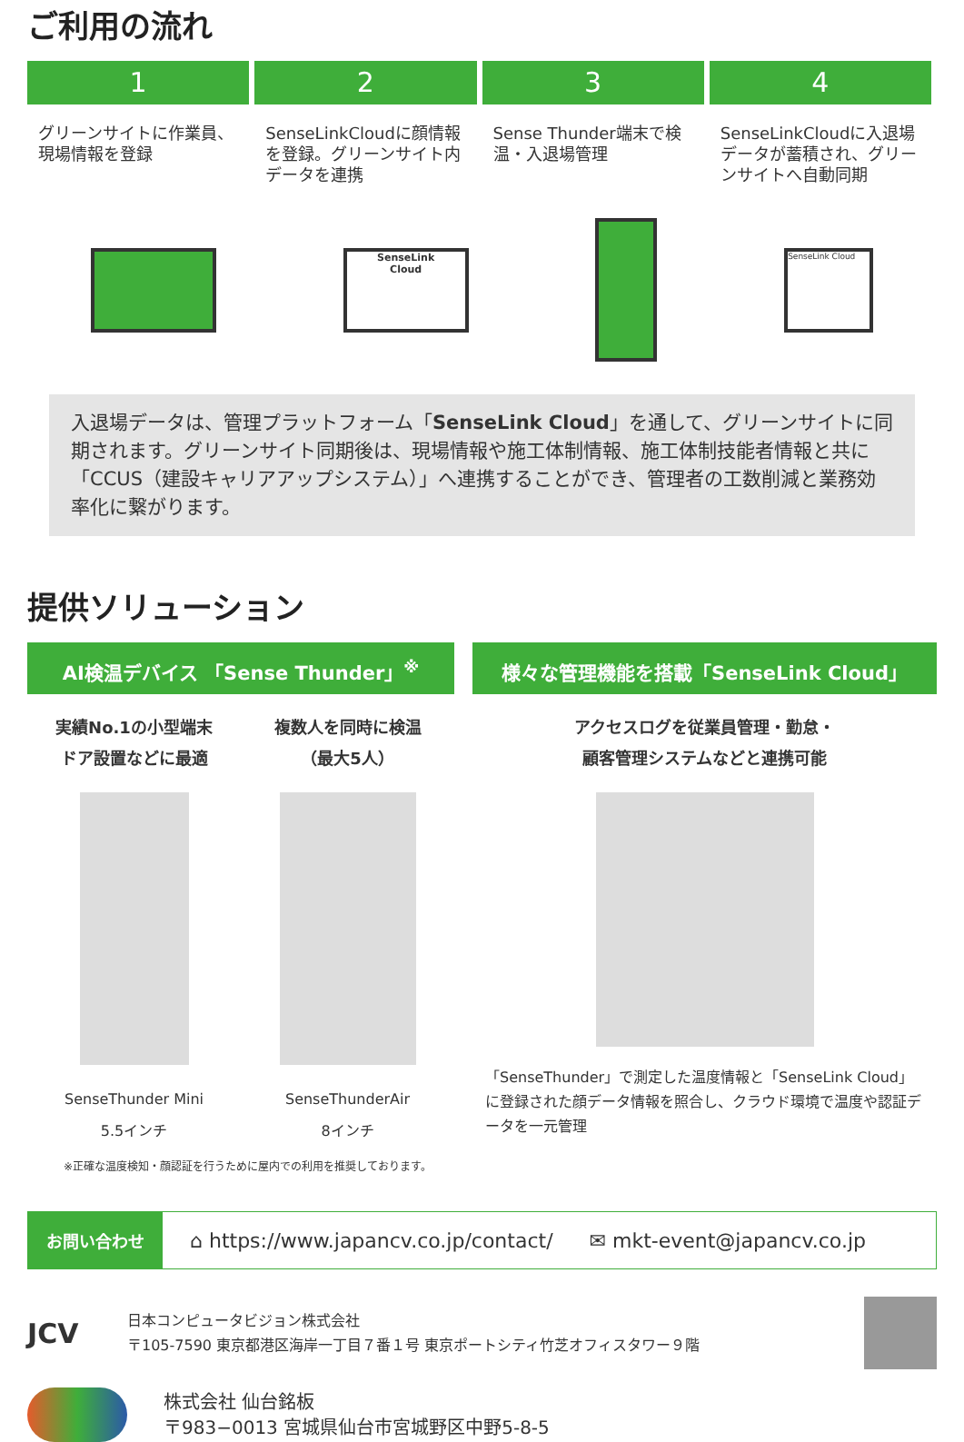ご利用の流れ
1 2 3 4
グリーンサイトに作業員、現場情報を登録
SenseLinkCloudに顔情報を登録。グリーンサイト内データを連携
Sense Thunder端末で検温・入退場管理
SenseLinkCloudに入退場データが蓄積され、グリーンサイトへ自動同期
SenseLink
Cloud
SenseLink Cloud
入退場データは、管理プラットフォーム「SenseLink Cloud」を通して、グリーンサイトに同期されます。グリーンサイト同期後は、現場情報や施工体制情報、施工体制技能者情報と共に「CCUS（建設キャリアアップシステム）」へ連携することができ、管理者の工数削減と業務効率化に繋がります。
提供ソリューション
AI検温デバイス 「Sense Thunder」<sup>※</sup>
実績No.1の小型端末
ドア設置などに最適
SenseThunder Mini
5.5インチ
複数人を同時に検温
（最大5人）
SenseThunderAir
8インチ
※正確な温度検知・顔認証を行うために屋内での利用を推奨しております。
様々な管理機能を搭載「SenseLink Cloud」
アクセスログを従業員管理・勤怠・
顧客管理システムなどと連携可能
「SenseThunder」で測定した温度情報と「SenseLink Cloud」に登録された顔データ情報を照合し、クラウド環境で温度や認証データを一元管理
お問い合わせ ⌂ https://www.japancv.co.jp/contact/ ✉ mkt-event@japancv.co.jp
JCV
日本コンピュータビジョン株式会社
〒105-7590 東京都港区海岸一丁目７番１号 東京ポートシティ竹芝オフィスタワー９階
株式会社 仙台銘板
〒983−0013 宮城県仙台市宮城野区中野5-8-5